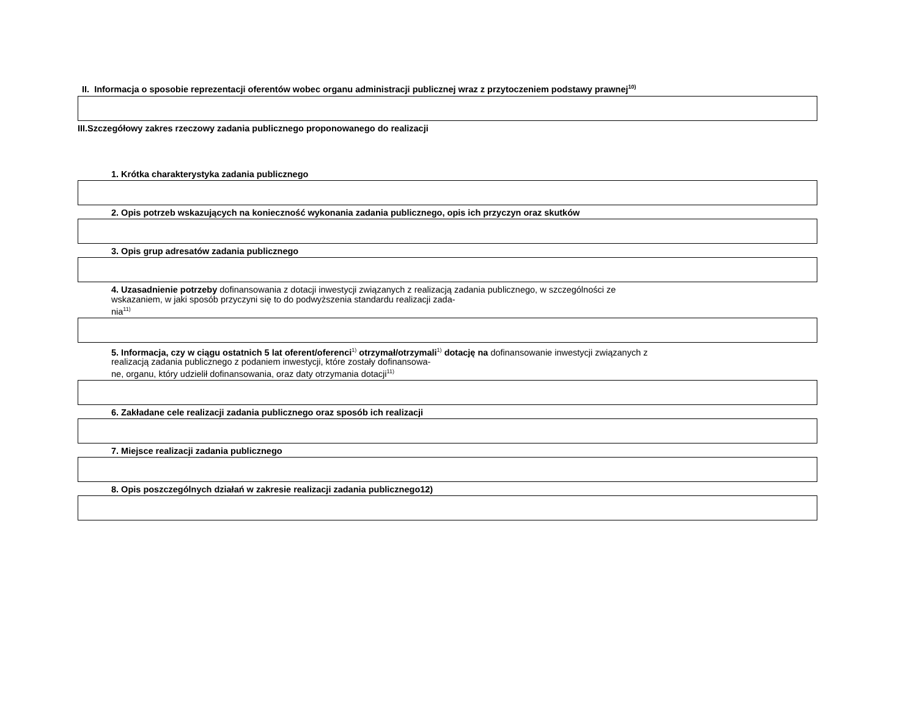II. Informacja o sposobie reprezentacji oferentów wobec organu administracji publicznej wraz z przytoczeniem podstawy prawnej<sup>10)</sup>
III.Szczegółowy zakres rzeczowy zadania publicznego proponowanego do realizacji
1. Krótka charakterystyka zadania publicznego
2. Opis potrzeb wskazujących na konieczność wykonania zadania publicznego, opis ich przyczyn oraz skutków
3. Opis grup adresatów zadania publicznego
4. Uzasadnienie potrzeby dofinansowania z dotacji inwestycji związanych z realizacją zadania publicznego, w szczególności ze wskazaniem, w jaki sposób przyczyni się to do podwyższenia standardu realizacji zada-
nia<sup>11)</sup>
5. Informacja, czy w ciągu ostatnich 5 lat oferent/oferenci<sup>1)</sup> otrzymał/otrzymali<sup>1)</sup> dotację na dofinansowanie inwestycji związanych z realizacją zadania publicznego z podaniem inwestycji, które zostały dofinansowa-
ne, organu, który udzielił dofinansowania, oraz daty otrzymania dotacji<sup>11)</sup>
6. Zakładane cele realizacji zadania publicznego oraz sposób ich realizacji
7. Miejsce realizacji zadania publicznego
8. Opis poszczególnych działań w zakresie realizacji zadania publicznego12)